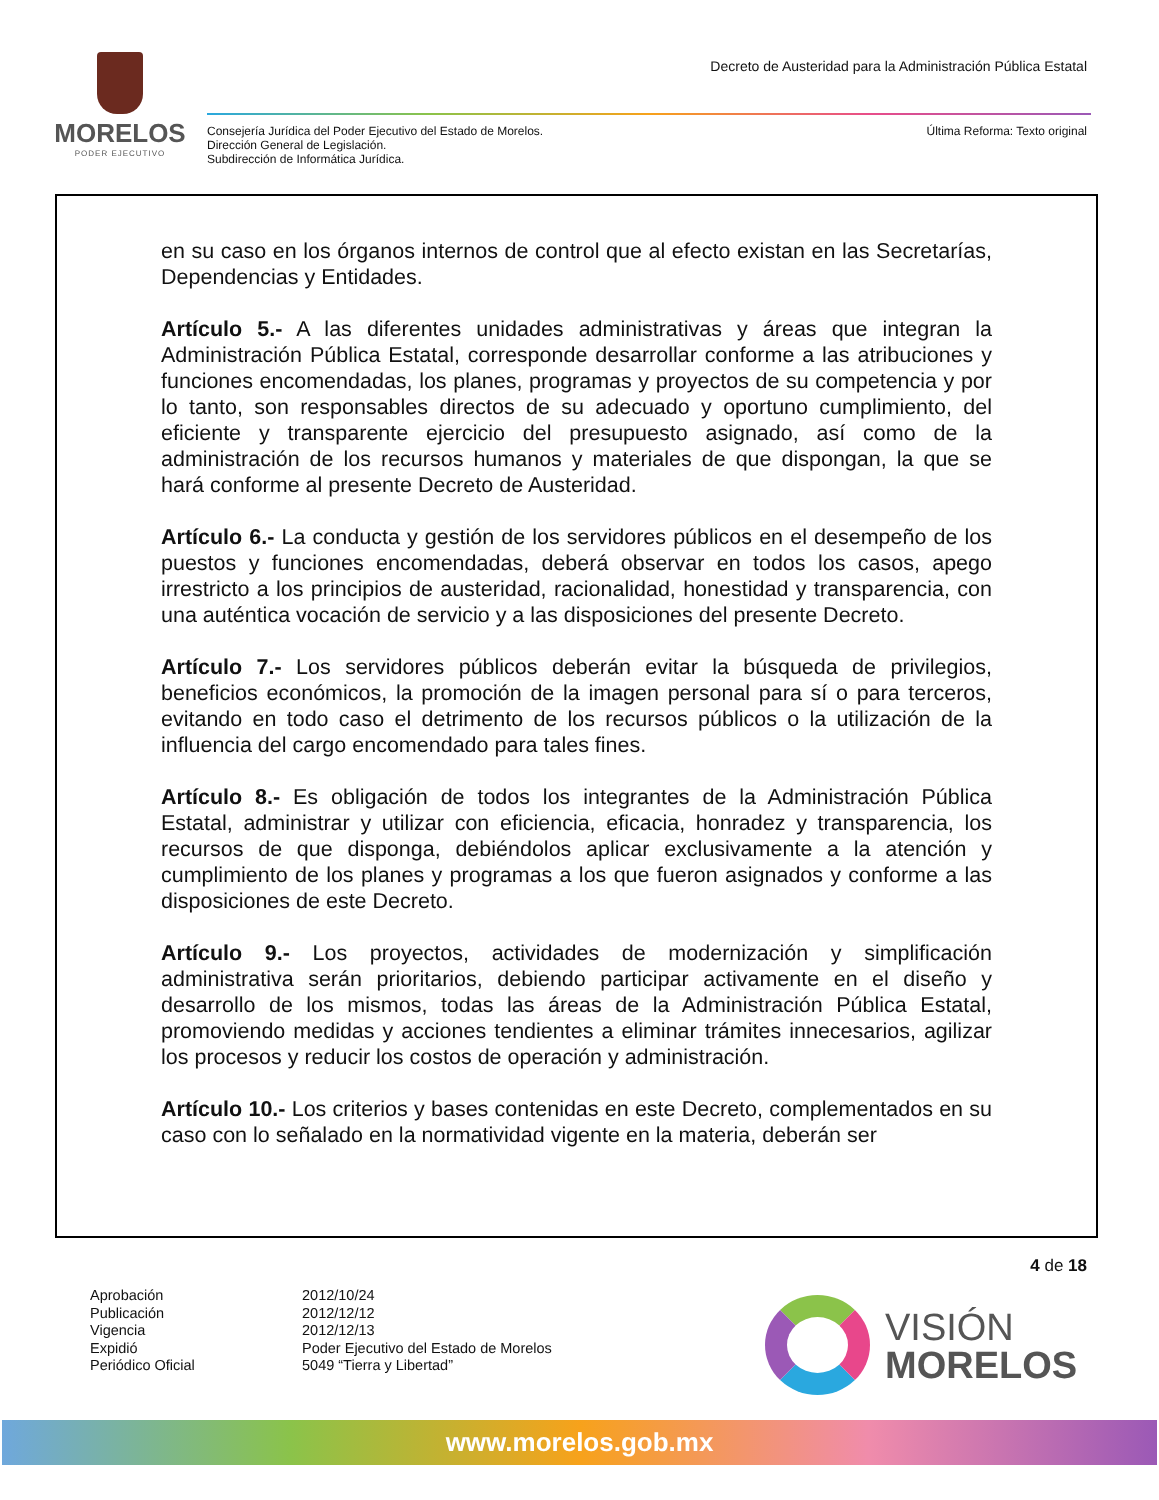MORELOS
PODER EJECUTIVO
Decreto de Austeridad para la Administración Pública Estatal
Consejería Jurídica del Poder Ejecutivo del Estado de Morelos.
Dirección General de Legislación.
Subdirección de Informática Jurídica.
Última Reforma: Texto original
en su caso en los órganos internos de control que al efecto existan en las Secretarías, Dependencias y Entidades.
Artículo 5.- A las diferentes unidades administrativas y áreas que integran la Administración Pública Estatal, corresponde desarrollar conforme a las atribuciones y funciones encomendadas, los planes, programas y proyectos de su competencia y por lo tanto, son responsables directos de su adecuado y oportuno cumplimiento, del eficiente y transparente ejercicio del presupuesto asignado, así como de la administración de los recursos humanos y materiales de que dispongan, la que se hará conforme al presente Decreto de Austeridad.
Artículo 6.- La conducta y gestión de los servidores públicos en el desempeño de los puestos y funciones encomendadas, deberá observar en todos los casos, apego irrestricto a los principios de austeridad, racionalidad, honestidad y transparencia, con una auténtica vocación de servicio y a las disposiciones del presente Decreto.
Artículo 7.- Los servidores públicos deberán evitar la búsqueda de privilegios, beneficios económicos, la promoción de la imagen personal para sí o para terceros, evitando en todo caso el detrimento de los recursos públicos o la utilización de la influencia del cargo encomendado para tales fines.
Artículo 8.- Es obligación de todos los integrantes de la Administración Pública Estatal, administrar y utilizar con eficiencia, eficacia, honradez y transparencia, los recursos de que disponga, debiéndolos aplicar exclusivamente a la atención y cumplimiento de los planes y programas a los que fueron asignados y conforme a las disposiciones de este Decreto.
Artículo 9.- Los proyectos, actividades de modernización y simplificación administrativa serán prioritarios, debiendo participar activamente en el diseño y desarrollo de los mismos, todas las áreas de la Administración Pública Estatal, promoviendo medidas y acciones tendientes a eliminar trámites innecesarios, agilizar los procesos y reducir los costos de operación y administración.
Artículo 10.- Los criterios y bases contenidas en este Decreto, complementados en su caso con lo señalado en la normatividad vigente en la materia, deberán ser
4 de 18
Aprobación
2012/10/24
Publicación
2012/12/12
Vigencia
2012/12/13
Expidió
Poder Ejecutivo del Estado de Morelos
Periódico Oficial
5049 “Tierra y Libertad”
VISIÓN
MORELOS
www.morelos.gob.mx